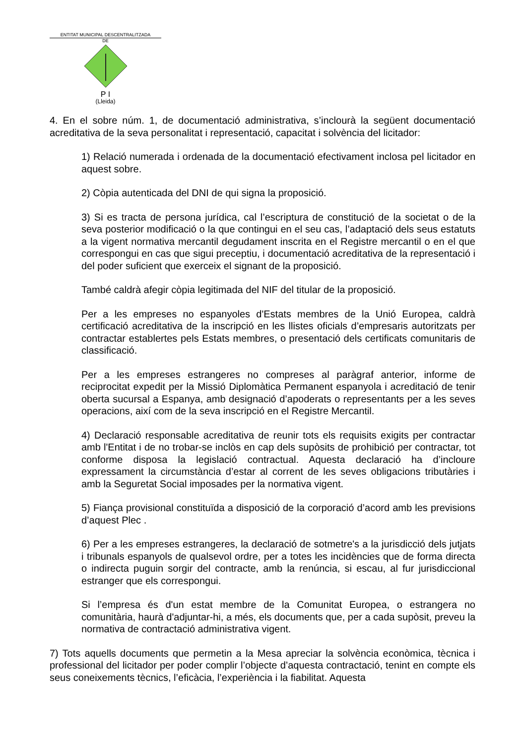ENTITAT MUNICIPAL DESCENTRALITZADA
DE
P I
(Lleida)
4. En el sobre núm. 1, de documentació administrativa, s’inclourà la següent documentació acreditativa de la seva personalitat i representació, capacitat i solvència del licitador:
1) Relació numerada i ordenada de la documentació efectivament inclosa pel licitador en aquest sobre.
2) Còpia autenticada del DNI de qui signa la proposició.
3) Si es tracta de persona jurídica, cal l’escriptura de constitució de la societat o de la seva posterior modificació o la que contingui en el seu cas, l’adaptació dels seus estatuts a la vigent normativa mercantil degudament inscrita en el Registre mercantil o en el que correspongui en cas que sigui preceptiu, i documentació acreditativa de la representació i del poder suficient que exerceix el signant de la proposició.
També caldrà afegir còpia legitimada del NIF del titular de la proposició.
Per a les empreses no espanyoles d'Estats membres de la Unió Europea, caldrà certificació acreditativa de la inscripció en les llistes oficials d’empresaris autoritzats per contractar establertes pels Estats membres, o presentació dels certificats comunitaris de classificació.
Per a les empreses estrangeres no compreses al paràgraf anterior, informe de reciprocitat expedit per la Missió Diplomàtica Permanent espanyola i acreditació de tenir oberta sucursal a Espanya, amb designació d’apoderats o representants per a les seves operacions, així com de la seva inscripció en el Registre Mercantil.
4) Declaració responsable acreditativa de reunir tots els requisits exigits per contractar amb l'Entitat i de no trobar-se inclòs en cap dels supòsits de prohibició per contractar, tot conforme disposa la legislació contractual. Aquesta declaració ha d’incloure expressament la circumstància d’estar al corrent de les seves obligacions tributàries i amb la Seguretat Social imposades per la normativa vigent.
5) Fiança provisional constituïda a disposició de la corporació d’acord amb les previsions d’aquest Plec .
6) Per a les empreses estrangeres, la declaració de sotmetre's a la jurisdicció dels jutjats i tribunals espanyols de qualsevol ordre, per a totes les incidències que de forma directa o indirecta puguin sorgir del contracte, amb la renúncia, si escau, al fur jurisdiccional estranger que els correspongui.
Si l’empresa és d'un estat membre de la Comunitat Europea, o estrangera no comunitària, haurà d'adjuntar-hi, a més, els documents que, per a cada supòsit, preveu la normativa de contractació administrativa vigent.
7) Tots aquells documents que permetin a la Mesa apreciar la solvència econòmica, tècnica i professional del licitador per poder complir l’objecte d’aquesta contractació, tenint en compte els seus coneixements tècnics, l’eficàcia, l’experiència i la fiabilitat. Aquesta